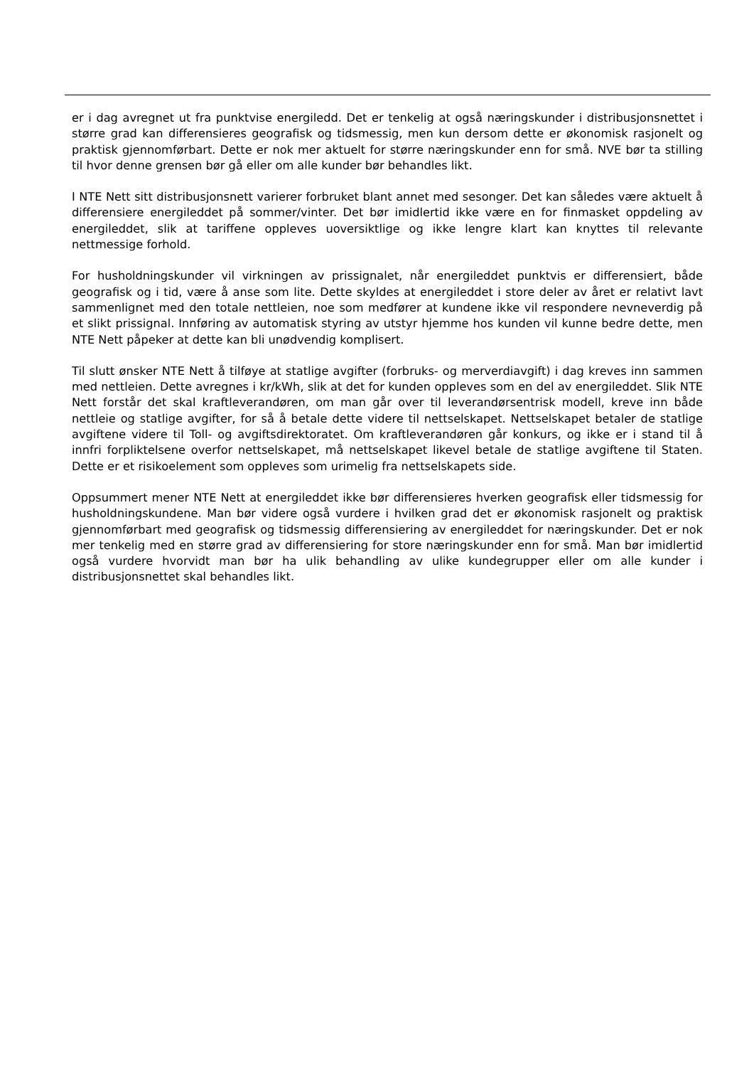er i dag avregnet ut fra punktvise energiledd. Det er tenkelig at også næringskunder i distribusjonsnettet i større grad kan differensieres geografisk og tidsmessig, men kun dersom dette er økonomisk rasjonelt og praktisk gjennomførbart. Dette er nok mer aktuelt for større næringskunder enn for små. NVE bør ta stilling til hvor denne grensen bør gå eller om alle kunder bør behandles likt.
I NTE Nett sitt distribusjonsnett varierer forbruket blant annet med sesonger. Det kan således være aktuelt å differensiere energileddet på sommer/vinter. Det bør imidlertid ikke være en for finmasket oppdeling av energileddet, slik at tariffene oppleves uoversiktlige og ikke lengre klart kan knyttes til relevante nettmessige forhold.
For husholdningskunder vil virkningen av prissignalet, når energileddet punktvis er differensiert, både geografisk og i tid, være å anse som lite. Dette skyldes at energileddet i store deler av året er relativt lavt sammenlignet med den totale nettleien, noe som medfører at kundene ikke vil respondere nevneverdig på et slikt prissignal. Innføring av automatisk styring av utstyr hjemme hos kunden vil kunne bedre dette, men NTE Nett påpeker at dette kan bli unødvendig komplisert.
Til slutt ønsker NTE Nett å tilføye at statlige avgifter (forbruks- og merverdiavgift) i dag kreves inn sammen med nettleien. Dette avregnes i kr/kWh, slik at det for kunden oppleves som en del av energileddet. Slik NTE Nett forstår det skal kraftleverandøren, om man går over til leverandørsentrisk modell, kreve inn både nettleie og statlige avgifter, for så å betale dette videre til nettselskapet. Nettselskapet betaler de statlige avgiftene videre til Toll- og avgiftsdirektoratet. Om kraftleverandøren går konkurs, og ikke er i stand til å innfri forpliktelsene overfor nettselskapet, må nettselskapet likevel betale de statlige avgiftene til Staten. Dette er et risikoelement som oppleves som urimelig fra nettselskapets side.
Oppsummert mener NTE Nett at energileddet ikke bør differensieres hverken geografisk eller tidsmessig for husholdningskundene. Man bør videre også vurdere i hvilken grad det er økonomisk rasjonelt og praktisk gjennomførbart med geografisk og tidsmessig differensiering av energileddet for næringskunder. Det er nok mer tenkelig med en større grad av differensiering for store næringskunder enn for små. Man bør imidlertid også vurdere hvorvidt man bør ha ulik behandling av ulike kundegrupper eller om alle kunder i distribusjonsnettet skal behandles likt.